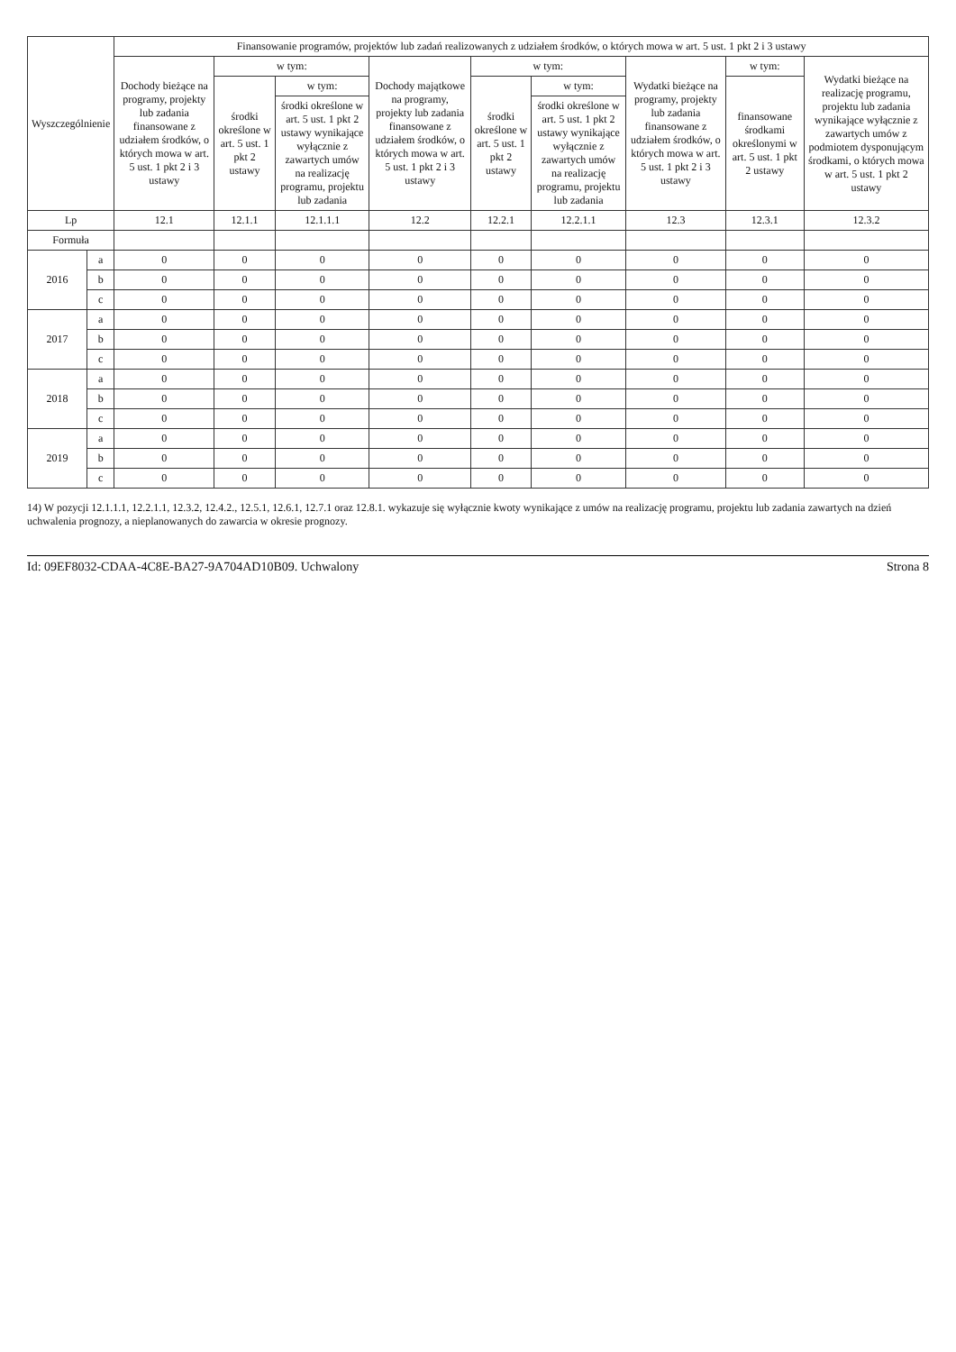| Wyszczególnienie | | Finansowanie programów, projektów lub zadań realizowanych z udziałem środków, o których mowa w art. 5 ust. 1 pkt 2 i 3 ustawy | | | | | | | | |
| --- | --- | --- | --- | --- | --- | --- | --- | --- | --- | --- |
| | | Dochody bieżące na programy, projekty lub zadania finansowane z udziałem środków, o których mowa w art. 5 ust. 1 pkt 2 i 3 ustawy | w tym: | | Dochody majątkowe na programy, projekty lub zadania finansowane z udziałem środków, o których mowa w art. 5 ust. 1 pkt 2 i 3 ustawy | w tym: | | Wydatki bieżące na programy, projekty lub zadania finansowane z udziałem środków, o których mowa w art. 5 ust. 1 pkt 2 i 3 ustawy | w tym: | Wydatki bieżące na realizację programu, projektu lub zadania wynikające wyłącznie z zawartych umów z podmiotem dysponującym środkami, o których mowa w art. 5 ust. 1 pkt 2 ustawy |
| | | | środki określone w art. 5 ust. 1 pkt 2 ustawy | w tym: | | środki określone w art. 5 ust. 1 pkt 2 ustawy | w tym: | | finansowane środkami określonymi w art. 5 ust. 1 pkt 2 ustawy | |
| | | | | środki określone w art. 5 ust. 1 pkt 2 ustawy wynikające wyłącznie z zawartych umów na realizację programu, projektu lub zadania | | | środki określone w art. 5 ust. 1 pkt 2 ustawy wynikające wyłącznie z zawartych umów na realizację programu, projektu lub zadania | | | |
| Lp | | 12.1 | 12.1.1 | 12.1.1.1 | 12.2 | 12.2.1 | 12.2.1.1 | 12.3 | 12.3.1 | 12.3.2 |
| Formuła | | | | | | | | | | |
| 2016 | a | 0 | 0 | 0 | 0 | 0 | 0 | 0 | 0 | 0 |
| | b | 0 | 0 | 0 | 0 | 0 | 0 | 0 | 0 | 0 |
| | c | 0 | 0 | 0 | 0 | 0 | 0 | 0 | 0 | 0 |
| 2017 | a | 0 | 0 | 0 | 0 | 0 | 0 | 0 | 0 | 0 |
| | b | 0 | 0 | 0 | 0 | 0 | 0 | 0 | 0 | 0 |
| | c | 0 | 0 | 0 | 0 | 0 | 0 | 0 | 0 | 0 |
| 2018 | a | 0 | 0 | 0 | 0 | 0 | 0 | 0 | 0 | 0 |
| | b | 0 | 0 | 0 | 0 | 0 | 0 | 0 | 0 | 0 |
| | c | 0 | 0 | 0 | 0 | 0 | 0 | 0 | 0 | 0 |
| 2019 | a | 0 | 0 | 0 | 0 | 0 | 0 | 0 | 0 | 0 |
| | b | 0 | 0 | 0 | 0 | 0 | 0 | 0 | 0 | 0 |
| | c | 0 | 0 | 0 | 0 | 0 | 0 | 0 | 0 | 0 |
14) W pozycji 12.1.1.1, 12.2.1.1, 12.3.2, 12.4.2., 12.5.1, 12.6.1, 12.7.1 oraz 12.8.1. wykazuje się wyłącznie kwoty wynikające z umów na realizację programu, projektu lub zadania zawartych na dzień uchwalenia prognozy, a nieplanowanych do zawarcia w okresie prognozy.
Id: 09EF8032-CDAA-4C8E-BA27-9A704AD10B09. Uchwalony Strona 8